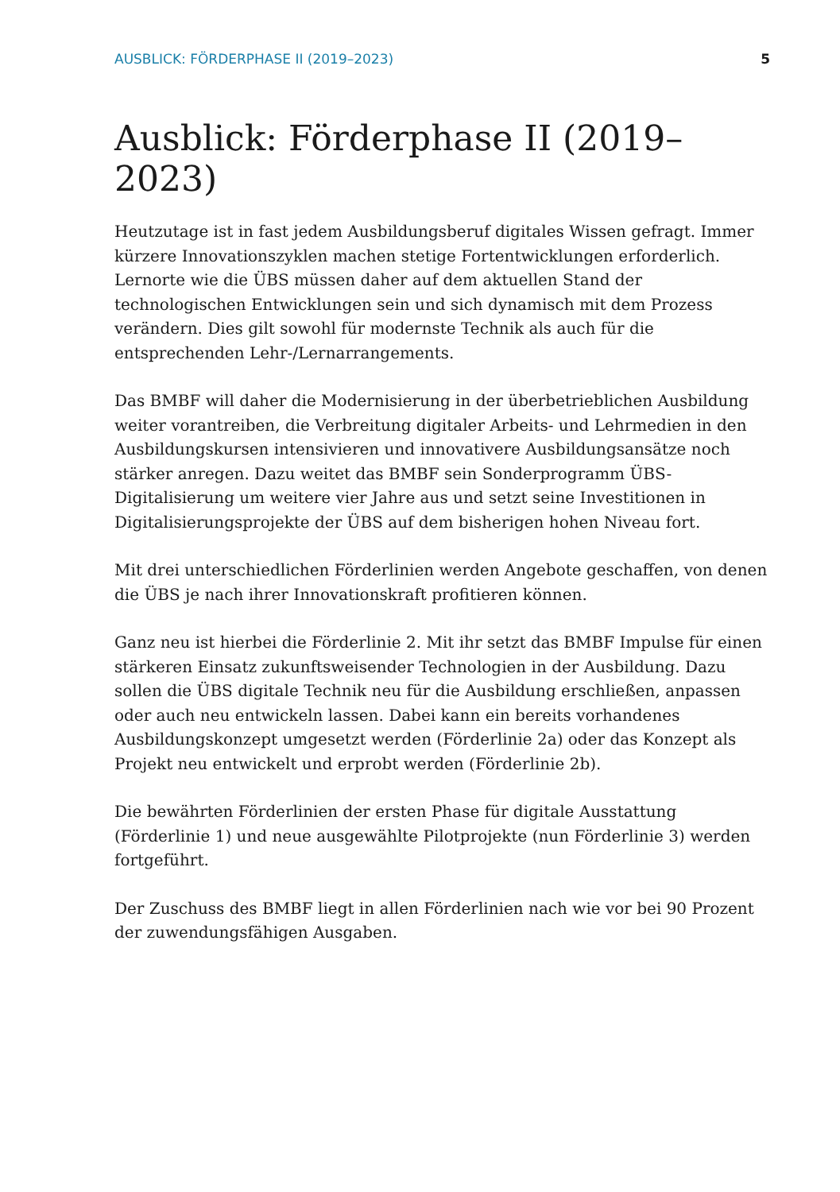AUSBLICK: FÖRDERPHASE II (2019–2023) 5
Ausblick: Förderphase II (2019–2023)
Heutzutage ist in fast jedem Ausbildungsberuf digitales Wissen gefragt. Immer kürzere Innovationszyklen machen stetige Fortentwicklungen erforderlich. Lernorte wie die ÜBS müssen daher auf dem aktuellen Stand der technologischen Entwicklungen sein und sich dynamisch mit dem Prozess verändern. Dies gilt sowohl für modernste Technik als auch für die entsprechenden Lehr-/Lernarrangements.
Das BMBF will daher die Modernisierung in der überbetrieblichen Ausbildung weiter vorantreiben, die Verbreitung digitaler Arbeits- und Lehrmedien in den Ausbildungskursen intensivieren und innovativere Ausbildungsansätze noch stärker anregen. Dazu weitet das BMBF sein Sonderprogramm ÜBS-Digitalisierung um weitere vier Jahre aus und setzt seine Investitionen in Digitalisierungsprojekte der ÜBS auf dem bisherigen hohen Niveau fort.
Mit drei unterschiedlichen Förderlinien werden Angebote geschaffen, von denen die ÜBS je nach ihrer Innovationskraft profitieren können.
Ganz neu ist hierbei die Förderlinie 2. Mit ihr setzt das BMBF Impulse für einen stärkeren Einsatz zukunftsweisender Technologien in der Ausbildung. Dazu sollen die ÜBS digitale Technik neu für die Ausbildung erschließen, anpassen oder auch neu entwickeln lassen. Dabei kann ein bereits vorhandenes Ausbildungskonzept umgesetzt werden (Förderlinie 2a) oder das Konzept als Projekt neu entwickelt und erprobt werden (Förderlinie 2b).
Die bewährten Förderlinien der ersten Phase für digitale Ausstattung (Förderlinie 1) und neue ausgewählte Pilotprojekte (nun Förderlinie 3) werden fortgeführt.
Der Zuschuss des BMBF liegt in allen Förderlinien nach wie vor bei 90 Prozent der zuwendungsfähigen Ausgaben.